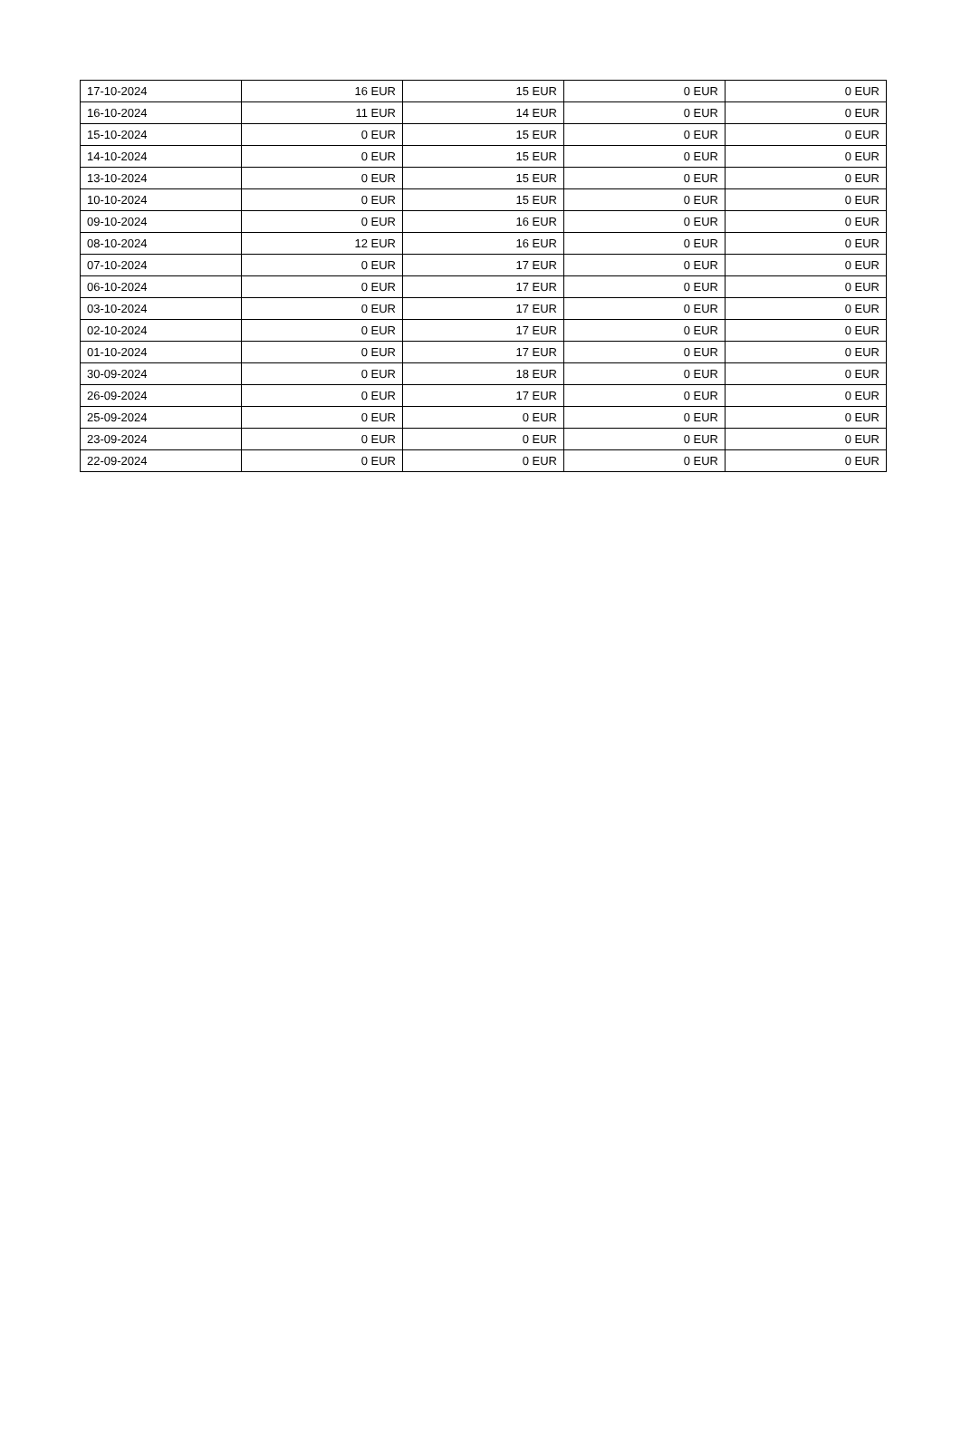| 17-10-2024 | 16 EUR | 15 EUR | 0 EUR | 0 EUR |
| 16-10-2024 | 11 EUR | 14 EUR | 0 EUR | 0 EUR |
| 15-10-2024 | 0 EUR | 15 EUR | 0 EUR | 0 EUR |
| 14-10-2024 | 0 EUR | 15 EUR | 0 EUR | 0 EUR |
| 13-10-2024 | 0 EUR | 15 EUR | 0 EUR | 0 EUR |
| 10-10-2024 | 0 EUR | 15 EUR | 0 EUR | 0 EUR |
| 09-10-2024 | 0 EUR | 16 EUR | 0 EUR | 0 EUR |
| 08-10-2024 | 12 EUR | 16 EUR | 0 EUR | 0 EUR |
| 07-10-2024 | 0 EUR | 17 EUR | 0 EUR | 0 EUR |
| 06-10-2024 | 0 EUR | 17 EUR | 0 EUR | 0 EUR |
| 03-10-2024 | 0 EUR | 17 EUR | 0 EUR | 0 EUR |
| 02-10-2024 | 0 EUR | 17 EUR | 0 EUR | 0 EUR |
| 01-10-2024 | 0 EUR | 17 EUR | 0 EUR | 0 EUR |
| 30-09-2024 | 0 EUR | 18 EUR | 0 EUR | 0 EUR |
| 26-09-2024 | 0 EUR | 17 EUR | 0 EUR | 0 EUR |
| 25-09-2024 | 0 EUR | 0 EUR | 0 EUR | 0 EUR |
| 23-09-2024 | 0 EUR | 0 EUR | 0 EUR | 0 EUR |
| 22-09-2024 | 0 EUR | 0 EUR | 0 EUR | 0 EUR |